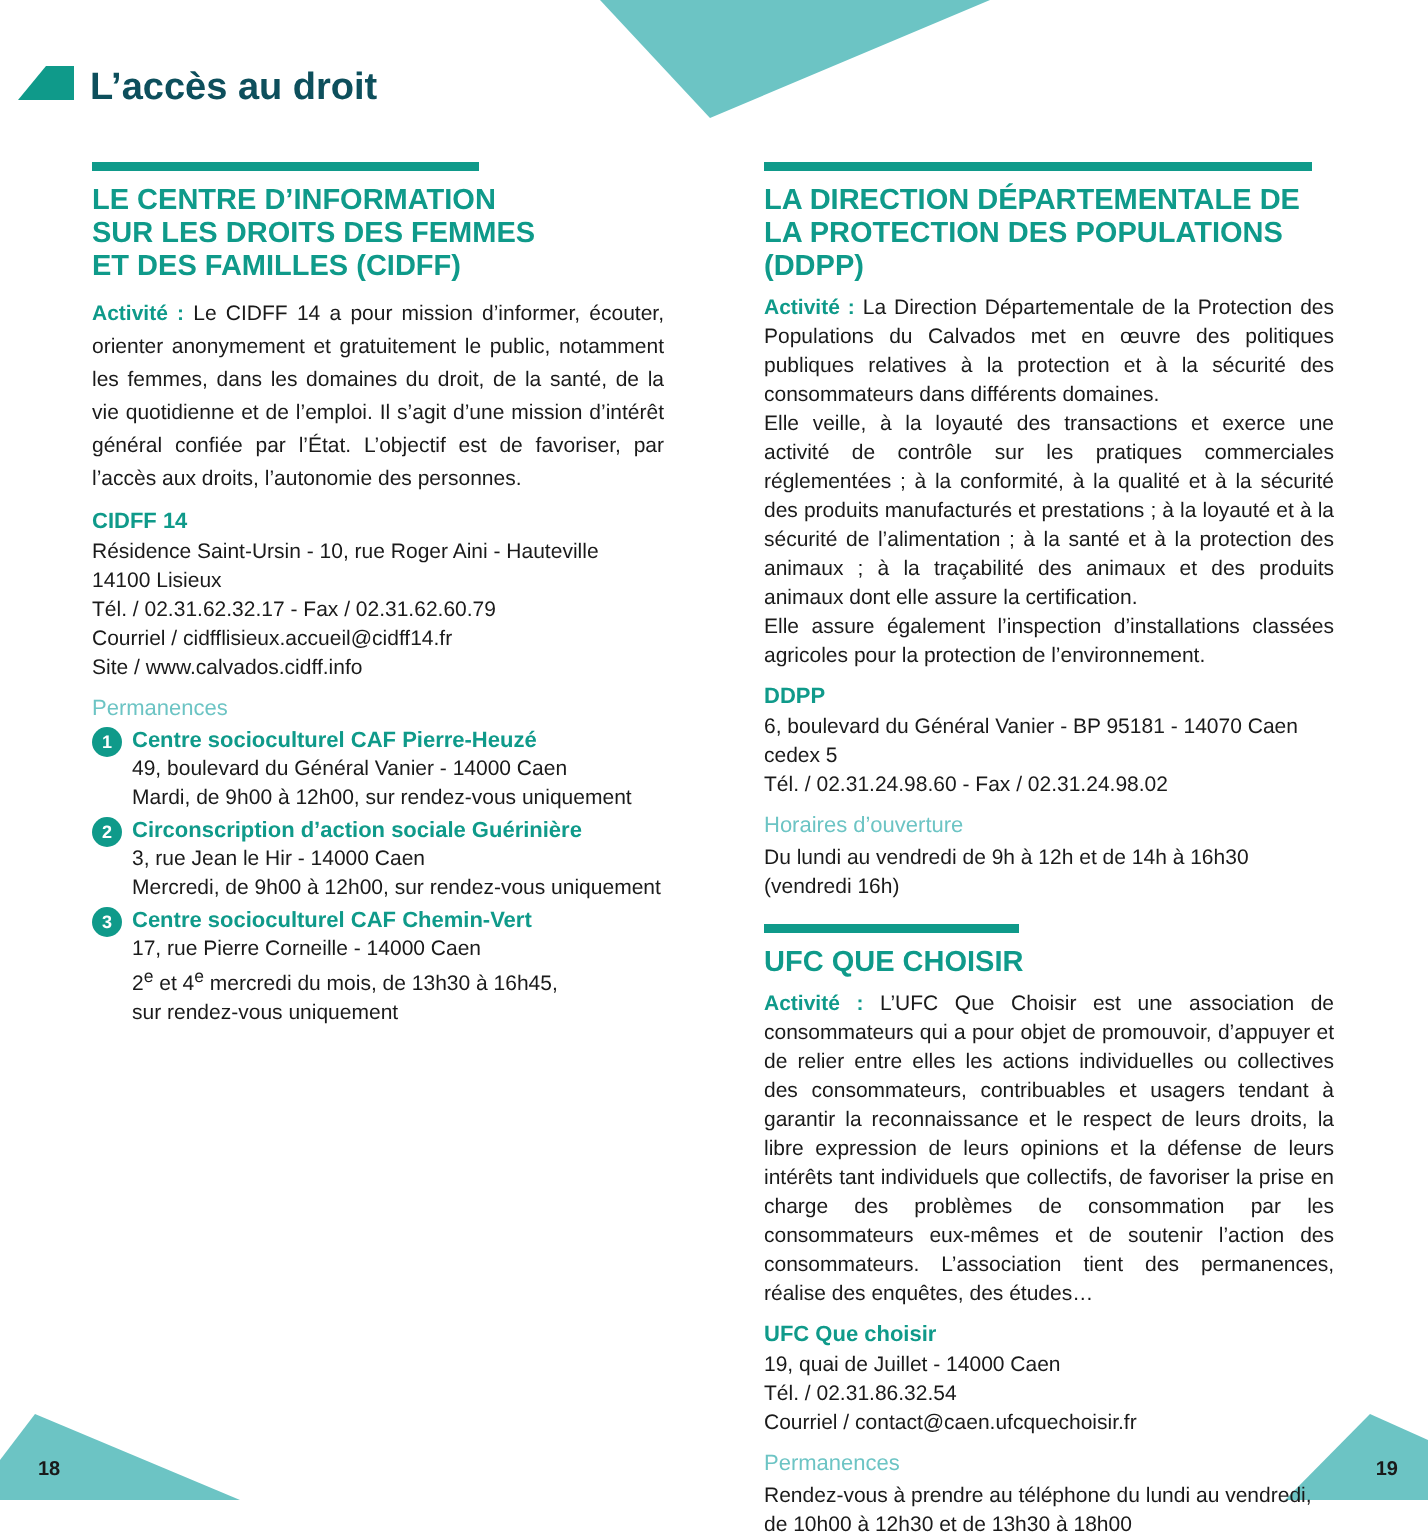L’accès au droit
LE CENTRE D’INFORMATION
SUR LES DROITS DES FEMMES
ET DES FAMILLES (CIDFF)
Activité : Le CIDFF 14 a pour mission d’informer, écouter, orienter anonymement et gratuitement le public, notamment les femmes, dans les domaines du droit, de la santé, de la vie quotidienne et de l’emploi. Il s’agit d’une mission d’intérêt général confiée par l’État. L’objectif est de favoriser, par l’accès aux droits, l’autonomie des personnes.
CIDFF 14
Résidence Saint-Ursin - 10, rue Roger Aini - Hauteville
14100 Lisieux
Tél. / 02.31.62.32.17 - Fax / 02.31.62.60.79
Courriel / cidfflisieux.accueil@cidff14.fr
Site / www.calvados.cidff.info
Permanences
1
Centre socioculturel CAF Pierre-Heuzé
49, boulevard du Général Vanier - 14000 Caen
Mardi, de 9h00 à 12h00, sur rendez-vous uniquement
2
Circonscription d’action sociale Guérinière
3, rue Jean le Hir - 14000 Caen
Mercredi, de 9h00 à 12h00, sur rendez-vous uniquement
3
Centre socioculturel CAF Chemin-Vert
17, rue Pierre Corneille - 14000 Caen
2<sup>e</sup> et 4<sup>e</sup> mercredi du mois, de 13h30 à 16h45,
sur rendez-vous uniquement
LA DIRECTION DÉPARTEMENTALE DE LA PROTECTION DES POPULATIONS (DDPP)
Activité : La Direction Départementale de la Protection des Populations du Calvados met en œuvre des politiques publiques relatives à la protection et à la sécurité des consommateurs dans différents domaines.
Elle veille, à la loyauté des transactions et exerce une activité de contrôle sur les pratiques commerciales réglementées ; à la conformité, à la qualité et à la sécurité des produits manufacturés et prestations ; à la loyauté et à la sécurité de l’alimentation ; à la santé et à la protection des animaux ; à la traçabilité des animaux et des produits animaux dont elle assure la certification.
Elle assure également l’inspection d’installations classées agricoles pour la protection de l’environnement.
DDPP
6, boulevard du Général Vanier - BP 95181 - 14070 Caen cedex 5
Tél. / 02.31.24.98.60 - Fax / 02.31.24.98.02
Horaires d’ouverture
Du lundi au vendredi de 9h à 12h et de 14h à 16h30
(vendredi 16h)
UFC QUE CHOISIR
Activité : L’UFC Que Choisir est une association de consommateurs qui a pour objet de promouvoir, d’appuyer et de relier entre elles les actions individuelles ou collectives des consommateurs, contribuables et usagers tendant à garantir la reconnaissance et le respect de leurs droits, la libre expression de leurs opinions et la défense de leurs intérêts tant individuels que collectifs, de favoriser la prise en charge des problèmes de consommation par les consommateurs eux-mêmes et de soutenir l’action des consommateurs. L’association tient des permanences, réalise des enquêtes, des études…
UFC Que choisir
19, quai de Juillet - 14000 Caen
Tél. / 02.31.86.32.54
Courriel / contact@caen.ufcquechoisir.fr
Permanences
Rendez-vous à prendre au téléphone du lundi au vendredi,
de 10h00 à 12h30 et de 13h30 à 18h00
18 19